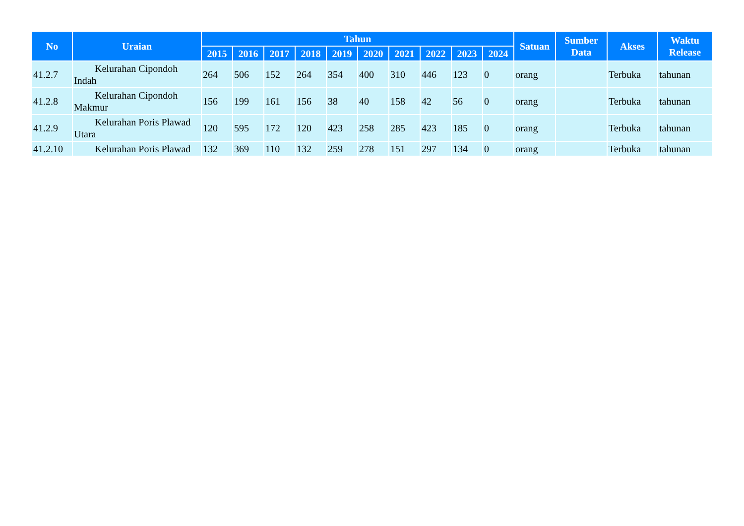| No | Uraian | Tahun | | | | | | | | | | Satuan | Sumber Data | Akses | Waktu Release |
| --- | --- | --- | --- | --- | --- | --- | --- | --- | --- | --- | --- | --- | --- | --- | --- |
| | | 2015 | 2016 | 2017 | 2018 | 2019 | 2020 | 2021 | 2022 | 2023 | 2024 | | | | |
| 41.2.7 | Kelurahan Cipondoh Indah | 264 | 506 | 152 | 264 | 354 | 400 | 310 | 446 | 123 | 0 | orang | | Terbuka | tahunan |
| 41.2.8 | Kelurahan Cipondoh Makmur | 156 | 199 | 161 | 156 | 38 | 40 | 158 | 42 | 56 | 0 | orang | | Terbuka | tahunan |
| 41.2.9 | Kelurahan Poris Plawad Utara | 120 | 595 | 172 | 120 | 423 | 258 | 285 | 423 | 185 | 0 | orang | | Terbuka | tahunan |
| 41.2.10 | Kelurahan Poris Plawad | 132 | 369 | 110 | 132 | 259 | 278 | 151 | 297 | 134 | 0 | orang | | Terbuka | tahunan |